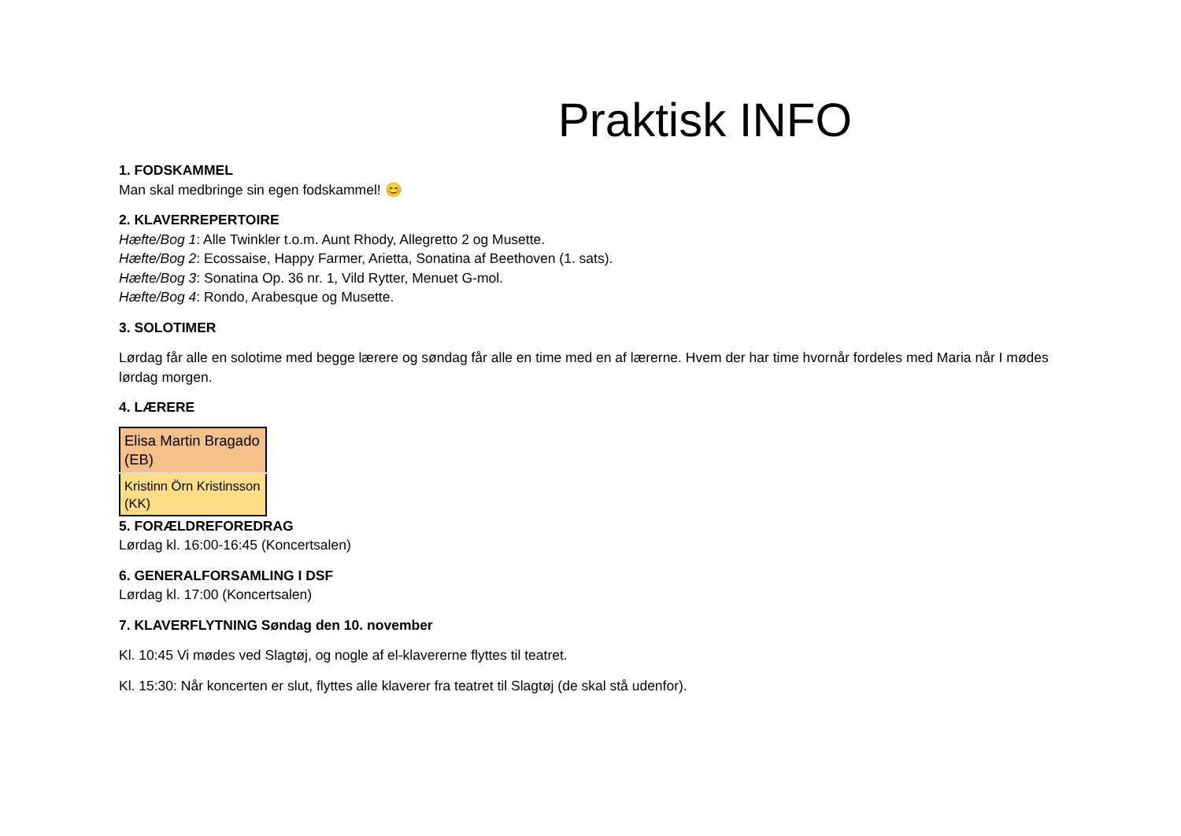Praktisk INFO
1. FODSKAMMEL
Man skal medbringe sin egen fodskammel! 😊
2. KLAVERREPERTOIRE
Hæfte/Bog 1: Alle Twinkler t.o.m. Aunt Rhody, Allegretto 2 og Musette.
Hæfte/Bog 2: Ecossaise, Happy Farmer, Arietta, Sonatina af Beethoven (1. sats).
Hæfte/Bog 3: Sonatina Op. 36 nr. 1, Vild Rytter, Menuet G-mol.
Hæfte/Bog 4: Rondo, Arabesque og Musette.
3. SOLOTIMER
Lørdag får alle en solotime med begge lærere og søndag får alle en time med en af lærerne. Hvem der har time hvornår fordeles med Maria når I mødes lørdag morgen.
4. LÆRERE
| Elisa Martin Bragado (EB) |
| Kristinn Örn Kristinsson (KK) |
5. FORÆLDREFOREDRAG
Lørdag kl. 16:00-16:45 (Koncertsalen)
6. GENERALFORSAMLING I DSF
Lørdag kl. 17:00 (Koncertsalen)
7. KLAVERFLYTNING Søndag den 10. november
Kl. 10:45 Vi mødes ved Slagtøj, og nogle af el-klavererne flyttes til teatret.
Kl. 15:30: Når koncerten er slut, flyttes alle klaverer fra teatret til Slagtøj (de skal stå udenfor).